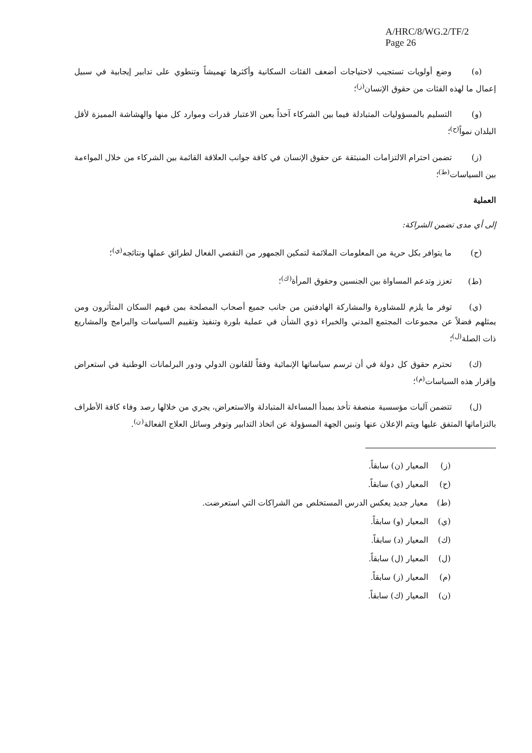A/HRC/8/WG.2/TF/2
Page 26
(ه) وضع أولويات تستجيب لاحتياجات أضعف الفئات السكانية وأكثرها تهميشاً وتنطوي على تدابير إيجابية في سبيل إعمال ما لهذه الفئات من حقوق الإنسان<sup>(ز)</sup>؛
(و) التسليم بالمسؤوليات المتبادلة فيما بين الشركاء آخذاً بعين الاعتبار قدرات وموارد كل منها والهشاشة المميزة لأقل البلدان نمواً<sup>(ح)</sup>؛
(ز) تضمن احترام الالتزامات المنبثقة عن حقوق الإنسان في كافة جوانب العلاقة القائمة بين الشركاء من خلال المواءمة بين السياسات<sup>(ط)</sup>؛
العملية
إلى أي مدى تضمن الشراكة:
(ح) ما يتوافر بكل حرية من المعلومات الملائمة لتمكين الجمهور من التقصي الفعال لطرائق عملها ونتائجه<sup>(ي)</sup>؛
(ط) تعزز وتدعم المساواة بين الجنسين وحقوق المرأة<sup>(ك)</sup>؛
(ي) توفر ما يلزم للمشاورة والمشاركة الهادفتين من جانب جميع أصحاب المصلحة بمن فيهم السكان المتأثرون ومن يمثلهم فضلاً عن مجموعات المجتمع المدني والخبراء ذوي الشأن في عملية بلورة وتنفيذ وتقييم السياسات والبرامج والمشاريع ذات الصلة<sup>(ل)</sup>؛
(ك) تحترم حقوق كل دولة في أن ترسم سياساتها الإنمائية وفقاً للقانون الدولي ودور البرلمانات الوطنية في استعراض وإقرار هذه السياسات<sup>(م)</sup>؛
(ل) تتضمن آليات مؤسسية منصفة تأخذ بمبدأ المساءلة المتبادلة والاستعراض، يجري من خلالها رصد وفاء كافة الأطراف بالتزاماتها المتفق عليها ويتم الإعلان عنها وتبين الجهة المسؤولة عن اتخاذ التدابير وتوفر وسائل العلاج الفعالة<sup>(ن)</sup>.
(ز) المعيار (ن) سابقاً.
(ح) المعيار (ي) سابقاً.
(ط) معيار جديد يعكس الدرس المستخلص من الشراكات التي استعرضت.
(ي) المعيار (و) سابقاً.
(ك) المعيار (د) سابقاً.
(ل) المعيار (ل) سابقاً.
(م) المعيار (ز) سابقاً.
(ن) المعيار (ك) سابقاً.